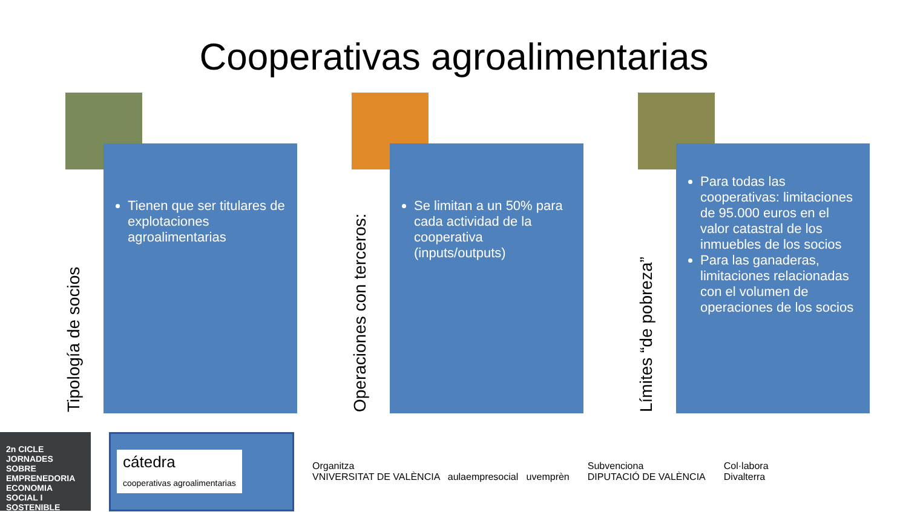Cooperativas agroalimentarias
Tipología de socios
Tienen que ser titulares de explotaciones agroalimentarias
Operaciones con terceros:
Se limitan a un 50% para cada actividad de la cooperativa (inputs/outputs)
Límites “de pobreza”
Para todas las cooperativas: limitaciones de 95.000 euros en el valor catastral de los inmuebles de los socios
Para las ganaderas, limitaciones relacionadas con el volumen de operaciones de los socios
2n CICLE JORNADES SOBRE EMPRENEDORIA ECONOMIA SOCIAL I SOSTENIBLE
cátedra
cooperativas agroalimentarias
Organitza
VNIVERSITAT DE VALÈNCIA aulaempresocial uvemprèn
Subvenciona
DIPUTACIÓ DE VALÈNCIA
Col·labora
Divalterra